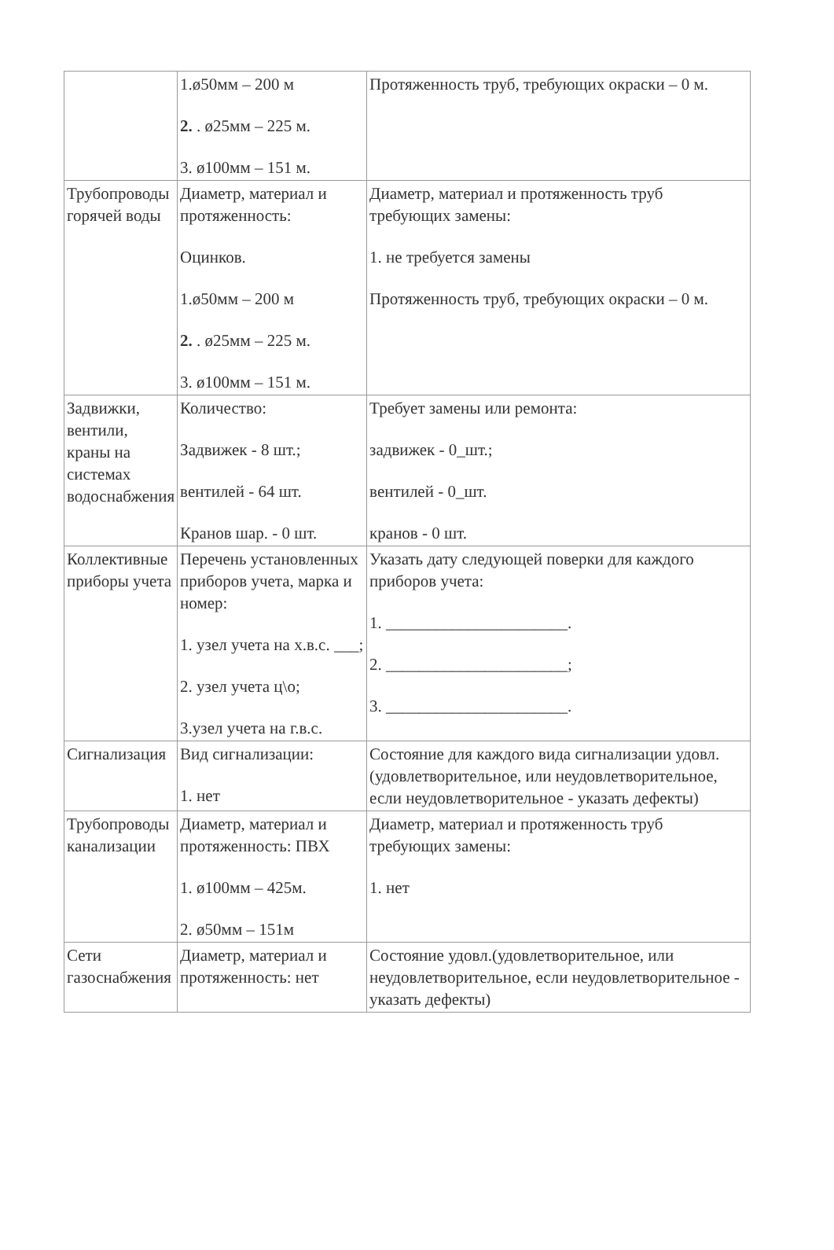| | 1.ø50мм – 200 м 2. . ø25мм – 225 м. 3. ø100мм – 151 м. | Протяженность труб, требующих окраски – 0 м. |
| Трубопроводы горячей воды | Диаметр, материал и протяженность: Оцинков. 1.ø50мм – 200 м 2. . ø25мм – 225 м. 3. ø100мм – 151 м. | Диаметр, материал и протяженность труб требующих замены: 1. не требуется замены Протяженность труб, требующих окраски – 0 м. |
| Задвижки, вентили, краны на системах водоснабжения | Количество: Задвижек - 8 шт.; вентилей - 64 шт. Кранов шар. - 0 шт. | Требует замены или ремонта: задвижек - 0_шт.; вентилей - 0_шт. кранов - 0 шт. |
| Коллективные приборы учета | Перечень установленных приборов учета, марка и номер: 1. узел учета на х.в.с. ___; 2. узел учета ц\о; 3.узел учета на г.в.с. | Указать дату следующей поверки для каждого приборов учета: 1. ______________________. 2. ______________________; 3. ______________________. |
| Сигнализация | Вид сигнализации: 1. нет | Состояние для каждого вида сигнализации удовл. (удовлетворительное, или неудовлетворительное, если неудовлетворительное - указать дефекты) |
| Трубопроводы канализации | Диаметр, материал и протяженность: ПВХ 1. ø100мм – 425м. 2. ø50мм – 151м | Диаметр, материал и протяженность труб требующих замены: 1. нет |
| Сети газоснабжения | Диаметр, материал и протяженность: нет | Состояние удовл.(удовлетворительное, или неудовлетворительное, если неудовлетворительное - указать дефекты) |